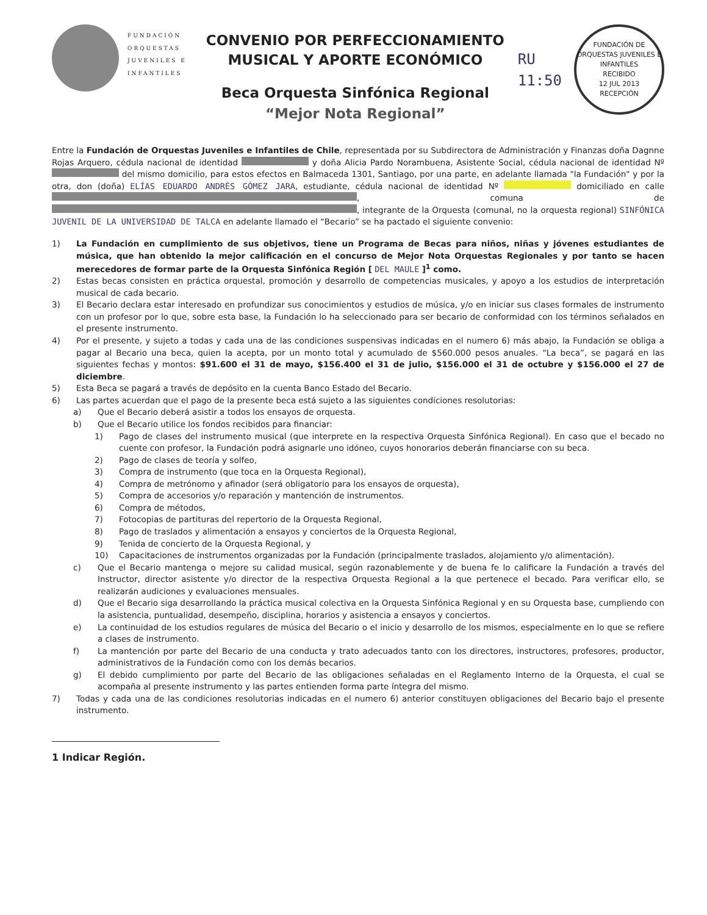FUNDACIÓN
ORQUESTAS
JUVENILES E
INFANTILES
CONVENIO POR PERFECCIONAMIENTO
MUSICAL Y APORTE ECONÓMICO
Beca Orquesta Sinfónica Regional
“Mejor Nota Regional”
RU
11:50
FUNDACIÓN DE ORQUESTAS JUVENILES E INFANTILES
RECIBIDO
12 JUL 2013
RECEPCIÓN
Entre la Fundación de Orquestas Juveniles e Infantiles de Chile, representada por su Subdirectora de Administración y Finanzas doña Dagnne Rojas Arquero, cédula nacional de identidad y doña Alicia Pardo Norambuena, Asistente Social, cédula nacional de identidad Nº del mismo domicilio, para estos efectos en Balmaceda 1301, Santiago, por una parte, en adelante llamada "la Fundación" y por la otra, don (doña) ELÍAS EDUARDO ANDRÉS GÓMEZ JARA, estudiante, cédula nacional de identidad Nº domiciliado en calle , comuna de , integrante de la Orquesta (comunal, no la orquesta regional) SINFÓNICA JUVENIL DE LA UNIVERSIDAD DE TALCA en adelante llamado el “Becario” se ha pactado el siguiente convenio:
1) La Fundación en cumplimiento de sus objetivos, tiene un Programa de Becas para niños, niñas y jóvenes estudiantes de música, que han obtenido la mejor calificación en el concurso de Mejor Nota Orquestas Regionales y por tanto se hacen merecedores de formar parte de la Orquesta Sinfónica Región [ DEL MAULE ]<sup>1</sup> como.
2) Estas becas consisten en práctica orquestal, promoción y desarrollo de competencias musicales, y apoyo a los estudios de interpretación musical de cada becario.
3) El Becario declara estar interesado en profundizar sus conocimientos y estudios de música, y/o en iniciar sus clases formales de instrumento con un profesor por lo que, sobre esta base, la Fundación lo ha seleccionado para ser becario de conformidad con los términos señalados en el presente instrumento.
4) Por el presente, y sujeto a todas y cada una de las condiciones suspensivas indicadas en el numero 6) más abajo, la Fundación se obliga a pagar al Becario una beca, quien la acepta, por un monto total y acumulado de $560.000 pesos anuales. “La beca”, se pagará en las siguientes fechas y montos: $91.600 el 31 de mayo, $156.400 el 31 de julio, $156.000 el 31 de octubre y $156.000 el 27 de diciembre.
5) Esta Beca se pagará a través de depósito en la cuenta Banco Estado del Becario.
6) Las partes acuerdan que el pago de la presente beca está sujeto a las siguientes condiciones resolutorias:
a) Que el Becario deberá asistir a todos los ensayos de orquesta.
b) Que el Becario utilice los fondos recibidos para financiar:
1) Pago de clases del instrumento musical (que interprete en la respectiva Orquesta Sinfónica Regional). En caso que el becado no cuente con profesor, la Fundación podrá asignarle uno idóneo, cuyos honorarios deberán financiarse con su beca.
2) Pago de clases de teoría y solfeo,
3) Compra de instrumento (que toca en la Orquesta Regional),
4) Compra de metrónomo y afinador (será obligatorio para los ensayos de orquesta),
5) Compra de accesorios y/o reparación y mantención de instrumentos.
6) Compra de métodos,
7) Fotocopias de partituras del repertorio de la Orquesta Regional,
8) Pago de traslados y alimentación a ensayos y conciertos de la Orquesta Regional,
9) Tenida de concierto de la Orquesta Regional, y
10) Capacitaciones de instrumentos organizadas por la Fundación (principalmente traslados, alojamiento y/o alimentación).
c) Que el Becario mantenga o mejore su calidad musical, según razonablemente y de buena fe lo calificare la Fundación a través del Instructor, director asistente y/o director de la respectiva Orquesta Regional a la que pertenece el becado. Para verificar ello, se realizarán audiciones y evaluaciones mensuales.
d) Que el Becario siga desarrollando la práctica musical colectiva en la Orquesta Sinfónica Regional y en su Orquesta base, cumpliendo con la asistencia, puntualidad, desempeño, disciplina, horarios y asistencia a ensayos y conciertos.
e) La continuidad de los estudios regulares de música del Becario o el inicio y desarrollo de los mismos, especialmente en lo que se refiere a clases de instrumento.
f) La mantención por parte del Becario de una conducta y trato adecuados tanto con los directores, instructores, profesores, productor, administrativos de la Fundación como con los demás becarios.
g) El debido cumplimiento por parte del Becario de las obligaciones señaladas en el Reglamento Interno de la Orquesta, el cual se acompaña al presente instrumento y las partes entienden forma parte íntegra del mismo.
7) Todas y cada una de las condiciones resolutorias indicadas en el numero 6) anterior constituyen obligaciones del Becario bajo el presente instrumento.
1 Indicar Región.